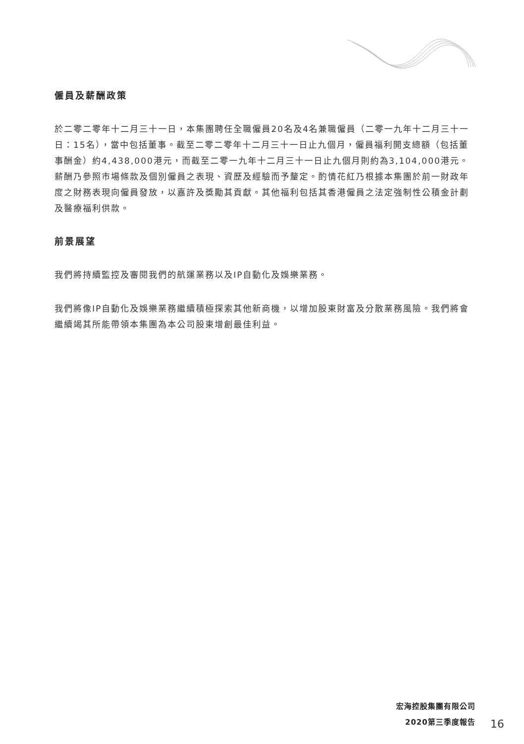僱員及薪酬政策
於二零二零年十二月三十一日，本集團聘任全職僱員20名及4名兼職僱員（二零一九年十二月三十一日：15名），當中包括董事。截至二零二零年十二月三十一日止九個月，僱員福利開支總額（包括董事酬金）約4,438,000港元，而截至二零一九年十二月三十一日止九個月則約為3,104,000港元。薪酬乃參照市場條款及個別僱員之表現、資歷及經驗而予釐定。酌情花紅乃根據本集團於前一財政年度之財務表現向僱員發放，以嘉許及獎勵其貢獻。其他福利包括其香港僱員之法定強制性公積金計劃及醫療福利供款。
前景展望
我們將持續監控及審閱我們的航運業務以及IP自動化及娛樂業務。
我們將像IP自動化及娛樂業務繼續積極探索其他新商機，以增加股東財富及分散業務風險。我們將會繼續竭其所能帶領本集團為本公司股東增創最佳利益。
宏海控股集團有限公司
2020第三季度報告
16